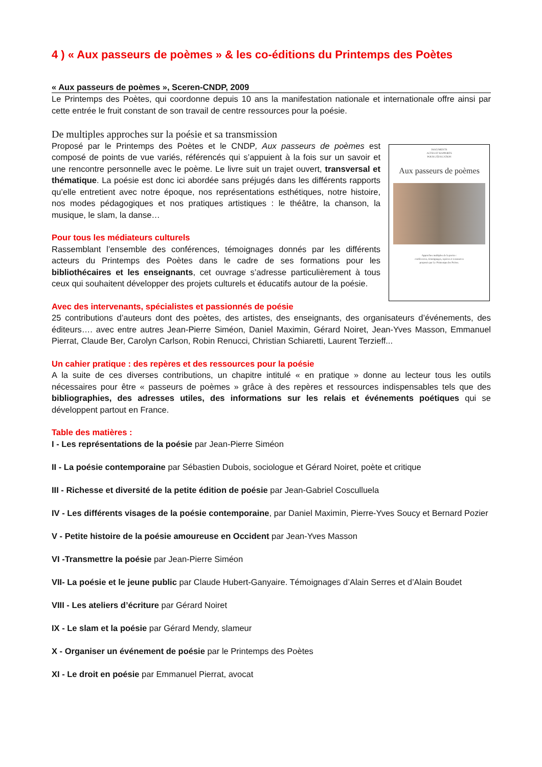4 ) « Aux passeurs de poèmes » & les co-éditions du Printemps des Poètes
« Aux passeurs de poèmes », Sceren-CNDP, 2009
Le Printemps des Poètes, qui coordonne depuis 10 ans la manifestation nationale et internationale offre ainsi par cette entrée le fruit constant de son travail de centre ressources pour la poésie.
De multiples approches sur la poésie et sa transmission
DOCUMENTS
ACTES ET RAPPORTS
POUR L'ÉDUCATION
Aux passeurs de poèmes
Approches multiples de la poésie :
conférences, témoignages, repères et ressources
proposés par Le Printemps des Poètes.
Proposé par le Printemps des Poètes et le CNDP, Aux passeurs de poèmes est composé de points de vue variés, référencés qui s’appuient à la fois sur un savoir et une rencontre personnelle avec le poème. Le livre suit un trajet ouvert, transversal et thématique. La poésie est donc ici abordée sans préjugés dans les différents rapports qu’elle entretient avec notre époque, nos représentations esthétiques, notre histoire, nos modes pédagogiques et nos pratiques artistiques : le théâtre, la chanson, la musique, le slam, la danse…
Pour tous les médiateurs culturels
Rassemblant l’ensemble des conférences, témoignages donnés par les différents acteurs du Printemps des Poètes dans le cadre de ses formations pour les bibliothécaires et les enseignants, cet ouvrage s’adresse particulièrement à tous ceux qui souhaitent développer des projets culturels et éducatifs autour de la poésie.
Avec des intervenants, spécialistes et passionnés de poésie
25 contributions d’auteurs dont des poètes, des artistes, des enseignants, des organisateurs d’événements, des éditeurs…. avec entre autres Jean-Pierre Siméon, Daniel Maximin, Gérard Noiret, Jean-Yves Masson, Emmanuel Pierrat, Claude Ber, Carolyn Carlson, Robin Renucci, Christian Schiaretti, Laurent Terzieff...
Un cahier pratique : des repères et des ressources pour la poésie
A la suite de ces diverses contributions, un chapitre intitulé « en pratique » donne au lecteur tous les outils nécessaires pour être « passeurs de poèmes » grâce à des repères et ressources indispensables tels que des bibliographies, des adresses utiles, des informations sur les relais et événements poétiques qui se développent partout en France.
Table des matières :
I - Les représentations de la poésie par Jean-Pierre Siméon
II - La poésie contemporaine par Sébastien Dubois, sociologue et Gérard Noiret, poète et critique
III - Richesse et diversité de la petite édition de poésie par Jean-Gabriel Cosculluela
IV - Les différents visages de la poésie contemporaine, par Daniel Maximin, Pierre-Yves Soucy et Bernard Pozier
V - Petite histoire de la poésie amoureuse en Occident par Jean-Yves Masson
VI -Transmettre la poésie par Jean-Pierre Siméon
VII- La poésie et le jeune public par Claude Hubert-Ganyaire. Témoignages d’Alain Serres et d’Alain Boudet
VIII - Les ateliers d’écriture par Gérard Noiret
IX - Le slam et la poésie par Gérard Mendy, slameur
X - Organiser un événement de poésie par le Printemps des Poètes
XI - Le droit en poésie par Emmanuel Pierrat, avocat